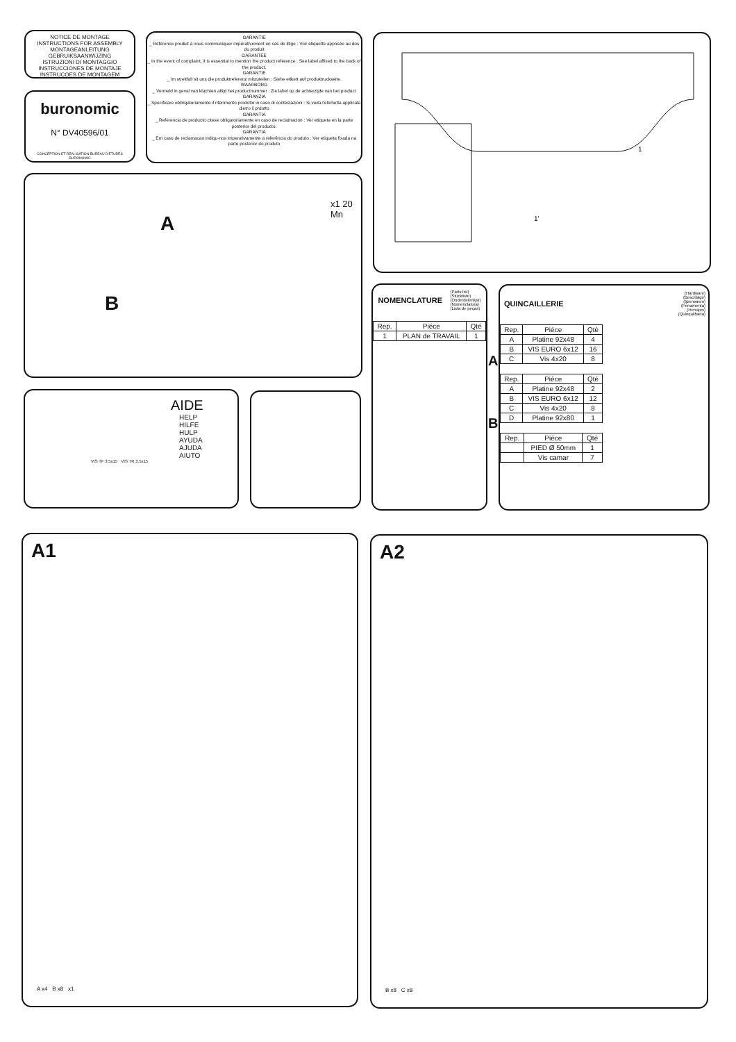NOTICE DE MONTAGE
INSTRUCTIONS FOR ASSEMBLY
MONTAGEANLEITUNG
GEBRUIKSAANWIJZING
ISTRUZIONI DI MONTAGGIO
INSTRUCCIONES DE MONTAJE
INSTRUCOES DE MONTAGEM
buronomic
N° DV40596/01
CONCEPTION ET REALISATION BUREAU D'ETUDES BURONOMIC
GARANTIE
_ Référence produit à nous communiquer impérativement en cas de litige : Voir étiquette apposée au dos du produit
GARANTEE
_ In the event of complaint, it is essential to mention the product reference : See label affixed to the back of the product.
GARANTIE
_ Im streitfall sit uns die produktreferenz mitzuteilen : Siehe etikett auf produktruckseite.
WAARBORG
_ Vermeld in geval van klachten altijd het productnummer : Zie label op de achterzijde van het product
GARANZIA
_ Specificare obbligatoriamente il riferimento prodotto in caso di contestazioni : Si veda l'etichetta applicata dietro il prdotto
GARANTIA
_ Referencia de producto citese obligatoriamente en caso de reclamacion : Ver etiqueta en la parte posterior del producto.
GARANTIA
_ Em caso de reclamacao indiqu-nos imperativamente a referência do produto : Ver etiqueta fixada na parte posterior do produto
1
1'
A
B
x1 20 Mn
AIDE
HELP
HILFE
HULP
AYUDA
AJUDA
AIUTO
VIS TF 3.5x15 VIS TR 3.5x15
| NOMENCLATURE | (Parts list) (Stückliste) (Onderdelenlijst) (Nomenclatura) (Lista de peças) |
| Rep. | Piéce | Qté |
| --- | --- | --- |
| 1 | PLAN de TRAVAIL | 1 |
| QUINCAILLERIE | (Hardware) (Beschläge) (Ijzerwaren) (Ferramenta) (Herrajes) (Quinquilharia) |
| Rep. | Piéce | Qtè |
| --- | --- | --- |
| A | Platine 92x48 | 4 |
| B | VIS EURO 6x12 | 16 |
| C | Vis 4x20 | 8 |
| Rep. | Piéce | Qté |
| --- | --- | --- |
| A | Platine 92x48 | 2 |
| B | VIS EURO 6x12 | 12 |
| C | Vis 4x20 | 8 |
| D | Platine 92x80 | 1 |
| Rep. | Piéce | Qtè |
| --- | --- | --- |
| | PIED Ø 50mm | 1 |
| | Vis camar | 7 |
A
B
A1
A x4 B x8 x1
A2
B x8 C x8